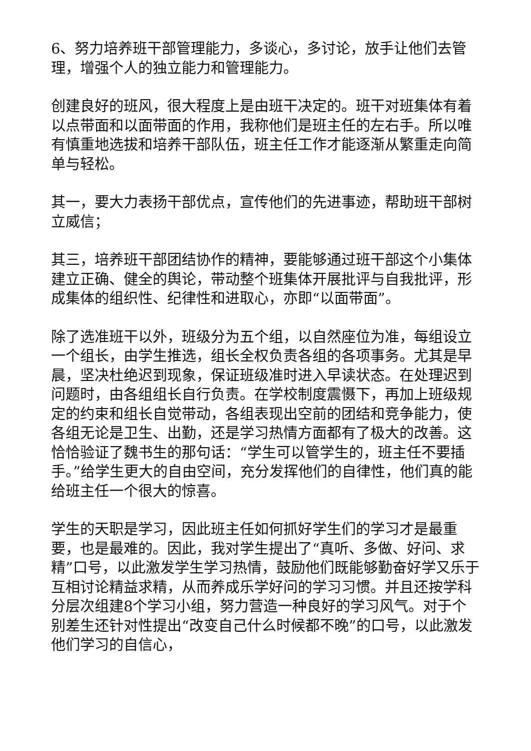6、努力培养班干部管理能力，多谈心，多讨论，放手让他们去管理，增强个人的独立能力和管理能力。
创建良好的班风，很大程度上是由班干决定的。班干对班集体有着以点带面和以面带面的作用，我称他们是班主任的左右手。所以唯有慎重地选拔和培养干部队伍，班主任工作才能逐渐从繁重走向简单与轻松。
其一，要大力表扬干部优点，宣传他们的先进事迹，帮助班干部树立威信；
其三，培养班干部团结协作的精神，要能够通过班干部这个小集体建立正确、健全的舆论，带动整个班集体开展批评与自我批评，形成集体的组织性、纪律性和进取心，亦即“以面带面”。
除了选准班干以外，班级分为五个组，以自然座位为准，每组设立一个组长，由学生推选，组长全权负责各组的各项事务。尤其是早晨，坚决杜绝迟到现象，保证班级准时进入早读状态。在处理迟到问题时，由各组组长自行负责。在学校制度震慑下，再加上班级规定的约束和组长自觉带动，各组表现出空前的团结和竞争能力，使各组无论是卫生、出勤，还是学习热情方面都有了极大的改善。这恰恰验证了魏书生的那句话：“学生可以管学生的，班主任不要插手。”给学生更大的自由空间，充分发挥他们的自律性，他们真的能给班主任一个很大的惊喜。
学生的天职是学习，因此班主任如何抓好学生们的学习才是最重要，也是最难的。因此，我对学生提出了“真听、多做、好问、求精”口号，以此激发学生学习热情，鼓励他们既能够勤奋好学又乐于互相讨论精益求精，从而养成乐学好问的学习习惯。并且还按学科分层次组建8个学习小组，努力营造一种良好的学习风气。对于个别差生还针对性提出“改变自己什么时候都不晚”的口号，以此激发他们学习的自信心，